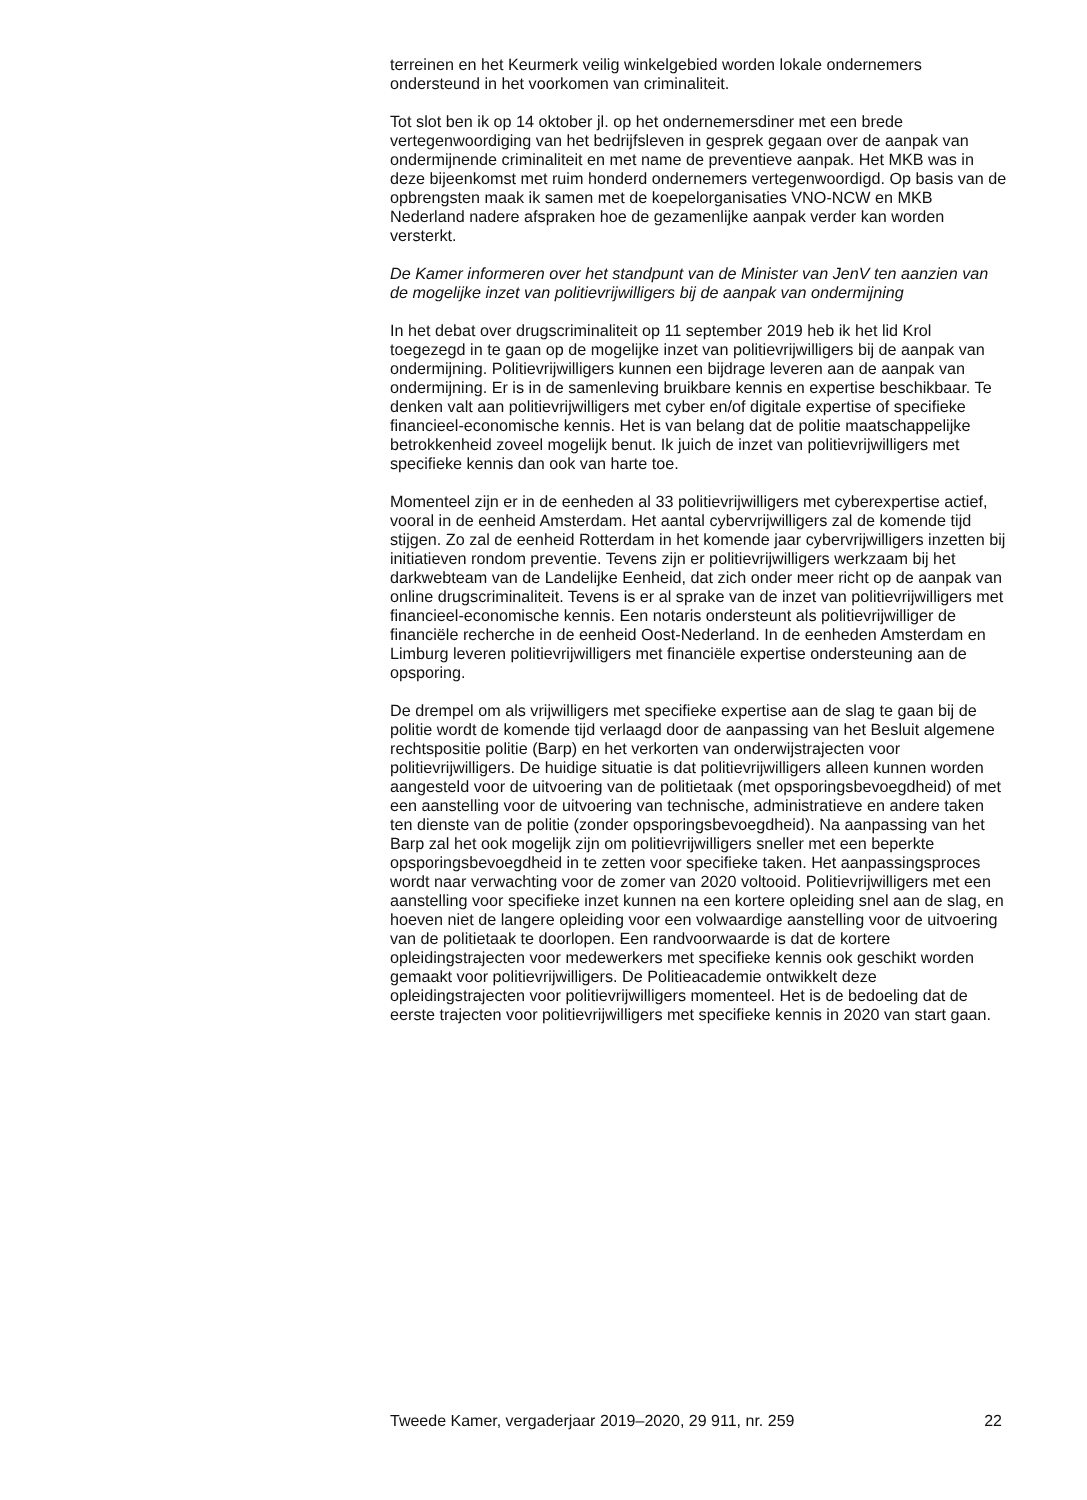terreinen en het Keurmerk veilig winkelgebied worden lokale ondernemers ondersteund in het voorkomen van criminaliteit.
Tot slot ben ik op 14 oktober jl. op het ondernemersdiner met een brede vertegenwoordiging van het bedrijfsleven in gesprek gegaan over de aanpak van ondermijnende criminaliteit en met name de preventieve aanpak. Het MKB was in deze bijeenkomst met ruim honderd ondernemers vertegenwoordigd. Op basis van de opbrengsten maak ik samen met de koepelorganisaties VNO-NCW en MKB Nederland nadere afspraken hoe de gezamenlijke aanpak verder kan worden versterkt.
De Kamer informeren over het standpunt van de Minister van JenV ten aanzien van de mogelijke inzet van politievrijwilligers bij de aanpak van ondermijning
In het debat over drugscriminaliteit op 11 september 2019 heb ik het lid Krol toegezegd in te gaan op de mogelijke inzet van politievrijwilligers bij de aanpak van ondermijning. Politievrijwilligers kunnen een bijdrage leveren aan de aanpak van ondermijning. Er is in de samenleving bruikbare kennis en expertise beschikbaar. Te denken valt aan politievrijwilligers met cyber en/of digitale expertise of specifieke financieel-economische kennis. Het is van belang dat de politie maatschappelijke betrokkenheid zoveel mogelijk benut. Ik juich de inzet van politievrijwilligers met specifieke kennis dan ook van harte toe.
Momenteel zijn er in de eenheden al 33 politievrijwilligers met cyberexpertise actief, vooral in de eenheid Amsterdam. Het aantal cybervrijwilligers zal de komende tijd stijgen. Zo zal de eenheid Rotterdam in het komende jaar cybervrijwilligers inzetten bij initiatieven rondom preventie. Tevens zijn er politievrijwilligers werkzaam bij het darkwebteam van de Landelijke Eenheid, dat zich onder meer richt op de aanpak van online drugscriminaliteit. Tevens is er al sprake van de inzet van politievrijwilligers met financieel-economische kennis. Een notaris ondersteunt als politievrijwilliger de financiële recherche in de eenheid Oost-Nederland. In de eenheden Amsterdam en Limburg leveren politievrijwilligers met financiële expertise ondersteuning aan de opsporing.
De drempel om als vrijwilligers met specifieke expertise aan de slag te gaan bij de politie wordt de komende tijd verlaagd door de aanpassing van het Besluit algemene rechtspositie politie (Barp) en het verkorten van onderwijstrajecten voor politievrijwilligers. De huidige situatie is dat politievrijwilligers alleen kunnen worden aangesteld voor de uitvoering van de politietaak (met opsporingsbevoegdheid) of met een aanstelling voor de uitvoering van technische, administratieve en andere taken ten dienste van de politie (zonder opsporingsbevoegdheid). Na aanpassing van het Barp zal het ook mogelijk zijn om politievrijwilligers sneller met een beperkte opsporingsbevoegdheid in te zetten voor specifieke taken. Het aanpassingsproces wordt naar verwachting voor de zomer van 2020 voltooid. Politievrijwilligers met een aanstelling voor specifieke inzet kunnen na een kortere opleiding snel aan de slag, en hoeven niet de langere opleiding voor een volwaardige aanstelling voor de uitvoering van de politietaak te doorlopen. Een randvoorwaarde is dat de kortere opleidingstrajecten voor medewerkers met specifieke kennis ook geschikt worden gemaakt voor politievrijwilligers. De Politieacademie ontwikkelt deze opleidingstrajecten voor politievrijwilligers momenteel. Het is de bedoeling dat de eerste trajecten voor politievrijwilligers met specifieke kennis in 2020 van start gaan.
Tweede Kamer, vergaderjaar 2019–2020, 29 911, nr. 259 22